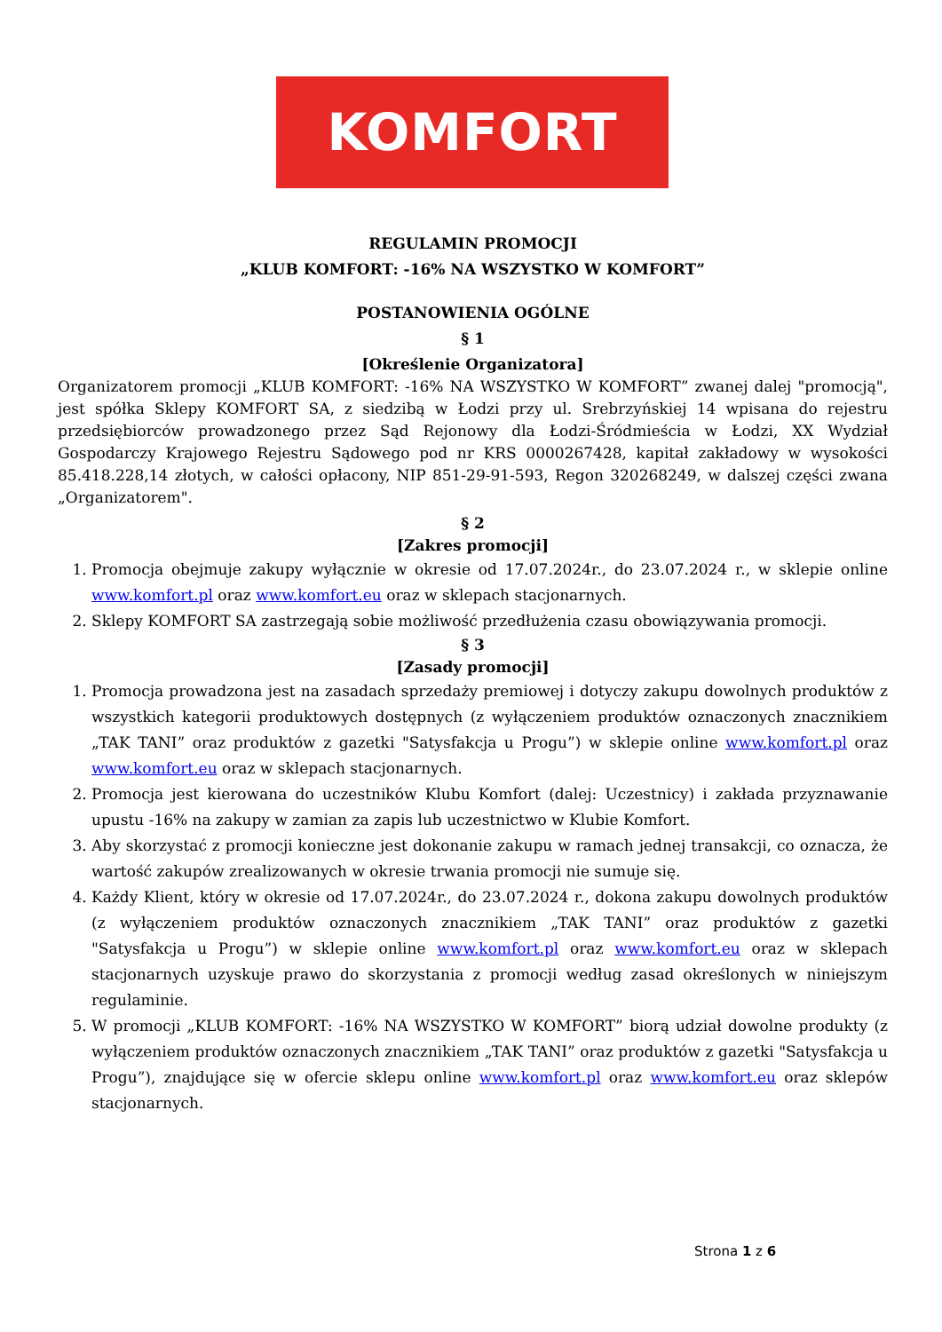KOMFORT
REGULAMIN PROMOCJI
„KLUB KOMFORT: -16% NA WSZYSTKO W KOMFORT”
POSTANOWIENIA OGÓLNE
§ 1
[Określenie Organizatora]
Organizatorem promocji „KLUB KOMFORT: -16% NA WSZYSTKO W KOMFORT” zwanej dalej "promocją", jest spółka Sklepy KOMFORT SA, z siedzibą w Łodzi przy ul. Srebrzyńskiej 14 wpisana do rejestru przedsiębiorców prowadzonego przez Sąd Rejonowy dla Łodzi-Śródmieścia w Łodzi, XX Wydział Gospodarczy Krajowego Rejestru Sądowego pod nr KRS 0000267428, kapitał zakładowy w wysokości 85.418.228,14 złotych, w całości opłacony, NIP 851-29-91-593, Regon 320268249, w dalszej części zwana „Organizatorem".
§ 2
[Zakres promocji]
1. Promocja obejmuje zakupy wyłącznie w okresie od 17.07.2024r., do 23.07.2024 r., w sklepie online www.komfort.pl oraz www.komfort.eu oraz w sklepach stacjonarnych.
2. Sklepy KOMFORT SA zastrzegają sobie możliwość przedłużenia czasu obowiązywania promocji.
§ 3
[Zasady promocji]
1. Promocja prowadzona jest na zasadach sprzedaży premiowej i dotyczy zakupu dowolnych produktów z wszystkich kategorii produktowych dostępnych (z wyłączeniem produktów oznaczonych znacznikiem „TAK TANI” oraz produktów z gazetki "Satysfakcja u Progu”) w sklepie online www.komfort.pl oraz www.komfort.eu oraz w sklepach stacjonarnych.
2. Promocja jest kierowana do uczestników Klubu Komfort (dalej: Uczestnicy) i zakłada przyznawanie upustu -16% na zakupy w zamian za zapis lub uczestnictwo w Klubie Komfort.
3. Aby skorzystać z promocji konieczne jest dokonanie zakupu w ramach jednej transakcji, co oznacza, że wartość zakupów zrealizowanych w okresie trwania promocji nie sumuje się.
4. Każdy Klient, który w okresie od 17.07.2024r., do 23.07.2024 r., dokona zakupu dowolnych produktów (z wyłączeniem produktów oznaczonych znacznikiem „TAK TANI” oraz produktów z gazetki "Satysfakcja u Progu”) w sklepie online www.komfort.pl oraz www.komfort.eu oraz w sklepach stacjonarnych uzyskuje prawo do skorzystania z promocji według zasad określonych w niniejszym regulaminie.
5. W promocji „KLUB KOMFORT: -16% NA WSZYSTKO W KOMFORT” biorą udział dowolne produkty (z wyłączeniem produktów oznaczonych znacznikiem „TAK TANI” oraz produktów z gazetki "Satysfakcja u Progu”), znajdujące się w ofercie sklepu online www.komfort.pl oraz www.komfort.eu oraz sklepów stacjonarnych.
Strona 1 z 6